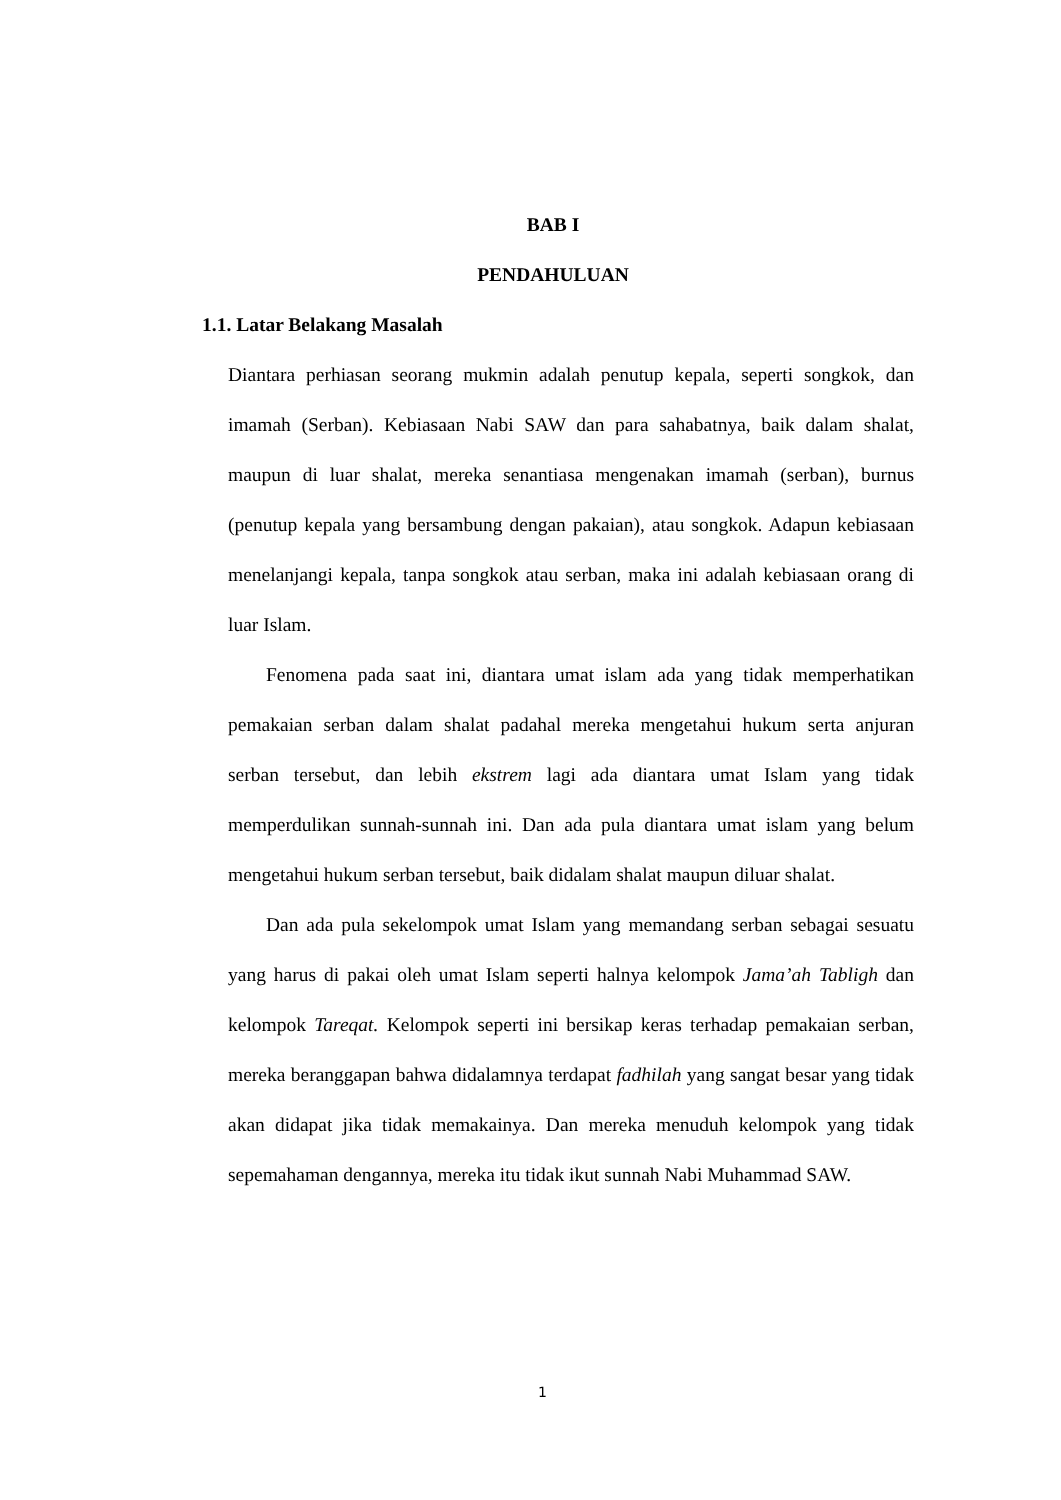BAB I
PENDAHULUAN
1.1. Latar Belakang Masalah
Diantara perhiasan seorang mukmin adalah penutup kepala, seperti songkok, dan imamah (Serban). Kebiasaan Nabi SAW dan para sahabatnya, baik dalam shalat, maupun di luar shalat, mereka senantiasa mengenakan imamah (serban), burnus (penutup kepala yang bersambung dengan pakaian), atau songkok. Adapun kebiasaan menelanjangi kepala, tanpa songkok atau serban, maka ini adalah kebiasaan orang di luar Islam.
Fenomena pada saat ini, diantara umat islam ada yang tidak memperhatikan pemakaian serban dalam shalat padahal mereka mengetahui hukum serta anjuran serban tersebut, dan lebih ekstrem lagi ada diantara umat Islam yang tidak memperdulikan sunnah-sunnah ini. Dan ada pula diantara umat islam yang belum mengetahui hukum serban tersebut, baik didalam shalat maupun diluar shalat.
Dan ada pula sekelompok umat Islam yang memandang serban sebagai sesuatu yang harus di pakai oleh umat Islam seperti halnya kelompok Jama’ah Tabligh dan kelompok Tareqat. Kelompok seperti ini bersikap keras terhadap pemakaian serban, mereka beranggapan bahwa didalamnya terdapat fadhilah yang sangat besar yang tidak akan didapat jika tidak memakainya. Dan mereka menuduh kelompok yang tidak sepemahaman dengannya, mereka itu tidak ikut sunnah Nabi Muhammad SAW.
1